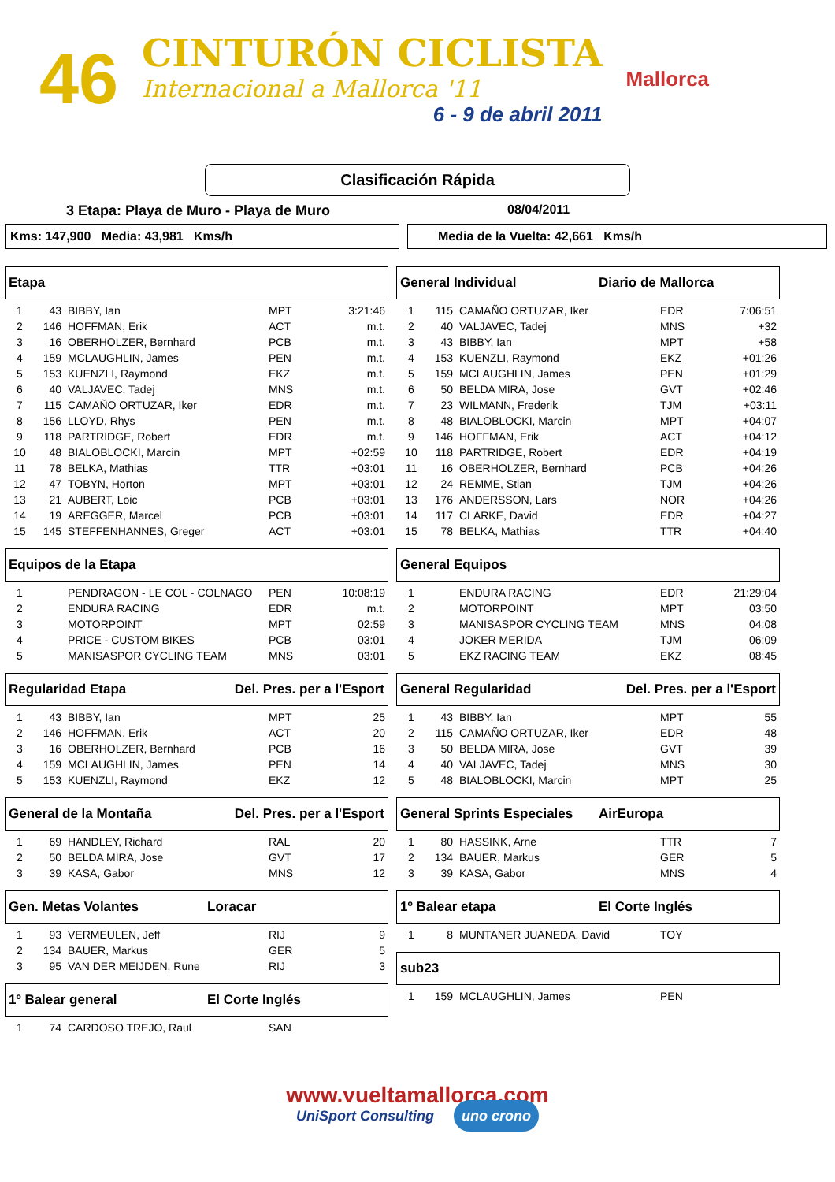46
CINTURÓN CICLISTA
Internacional a Mallorca '11
6 - 9 de abril 2011
Mallorca
Clasificación Rápida
3 Etapa: Playa de Muro - Playa de Muro 08/04/2011
Kms: 147,900 Media: 43,981 Kms/h Media de la Vuelta: 42,661 Kms/h
Etapa
| 1 | 43 | BIBBY, Ian | MPT | 3:21:46 |
| 2 | 146 | HOFFMAN, Erik | ACT | m.t. |
| 3 | 16 | OBERHOLZER, Bernhard | PCB | m.t. |
| 4 | 159 | MCLAUGHLIN, James | PEN | m.t. |
| 5 | 153 | KUENZLI, Raymond | EKZ | m.t. |
| 6 | 40 | VALJAVEC, Tadej | MNS | m.t. |
| 7 | 115 | CAMAÑO ORTUZAR, Iker | EDR | m.t. |
| 8 | 156 | LLOYD, Rhys | PEN | m.t. |
| 9 | 118 | PARTRIDGE, Robert | EDR | m.t. |
| 10 | 48 | BIALOBLOCKI, Marcin | MPT | +02:59 |
| 11 | 78 | BELKA, Mathias | TTR | +03:01 |
| 12 | 47 | TOBYN, Horton | MPT | +03:01 |
| 13 | 21 | AUBERT, Loic | PCB | +03:01 |
| 14 | 19 | AREGGER, Marcel | PCB | +03:01 |
| 15 | 145 | STEFFENHANNES, Greger | ACT | +03:01 |
Equipos de la Etapa
| 1 | | PENDRAGON - LE COL - COLNAGO | PEN | 10:08:19 |
| 2 | | ENDURA RACING | EDR | m.t. |
| 3 | | MOTORPOINT | MPT | 02:59 |
| 4 | | PRICE - CUSTOM BIKES | PCB | 03:01 |
| 5 | | MANISASPOR CYCLING TEAM | MNS | 03:01 |
Regularidad Etapa Del. Pres. per a l'Esport
| 1 | 43 | BIBBY, Ian | MPT | 25 |
| 2 | 146 | HOFFMAN, Erik | ACT | 20 |
| 3 | 16 | OBERHOLZER, Bernhard | PCB | 16 |
| 4 | 159 | MCLAUGHLIN, James | PEN | 14 |
| 5 | 153 | KUENZLI, Raymond | EKZ | 12 |
General de la Montaña Del. Pres. per a l'Esport
| 1 | 69 | HANDLEY, Richard | RAL | 20 |
| 2 | 50 | BELDA MIRA, Jose | GVT | 17 |
| 3 | 39 | KASA, Gabor | MNS | 12 |
Gen. Metas Volantes Loracar
| 1 | 93 | VERMEULEN, Jeff | RIJ | 9 |
| 2 | 134 | BAUER, Markus | GER | 5 |
| 3 | 95 | VAN DER MEIJDEN, Rune | RIJ | 3 |
1º Balear general El Corte Inglés
| 1 | 74 | CARDOSO TREJO, Raul | SAN | |
General Individual Diario de Mallorca
| 1 | 115 | CAMAÑO ORTUZAR, Iker | EDR | 7:06:51 |
| 2 | 40 | VALJAVEC, Tadej | MNS | +32 |
| 3 | 43 | BIBBY, Ian | MPT | +58 |
| 4 | 153 | KUENZLI, Raymond | EKZ | +01:26 |
| 5 | 159 | MCLAUGHLIN, James | PEN | +01:29 |
| 6 | 50 | BELDA MIRA, Jose | GVT | +02:46 |
| 7 | 23 | WILMANN, Frederik | TJM | +03:11 |
| 8 | 48 | BIALOBLOCKI, Marcin | MPT | +04:07 |
| 9 | 146 | HOFFMAN, Erik | ACT | +04:12 |
| 10 | 118 | PARTRIDGE, Robert | EDR | +04:19 |
| 11 | 16 | OBERHOLZER, Bernhard | PCB | +04:26 |
| 12 | 24 | REMME, Stian | TJM | +04:26 |
| 13 | 176 | ANDERSSON, Lars | NOR | +04:26 |
| 14 | 117 | CLARKE, David | EDR | +04:27 |
| 15 | 78 | BELKA, Mathias | TTR | +04:40 |
General Equipos
| 1 | | ENDURA RACING | EDR | 21:29:04 |
| 2 | | MOTORPOINT | MPT | 03:50 |
| 3 | | MANISASPOR CYCLING TEAM | MNS | 04:08 |
| 4 | | JOKER MERIDA | TJM | 06:09 |
| 5 | | EKZ RACING TEAM | EKZ | 08:45 |
General Regularidad Del. Pres. per a l'Esport
| 1 | 43 | BIBBY, Ian | MPT | 55 |
| 2 | 115 | CAMAÑO ORTUZAR, Iker | EDR | 48 |
| 3 | 50 | BELDA MIRA, Jose | GVT | 39 |
| 4 | 40 | VALJAVEC, Tadej | MNS | 30 |
| 5 | 48 | BIALOBLOCKI, Marcin | MPT | 25 |
General Sprints Especiales AirEuropa
| 1 | 80 | HASSINK, Arne | TTR | 7 |
| 2 | 134 | BAUER, Markus | GER | 5 |
| 3 | 39 | KASA, Gabor | MNS | 4 |
1º Balear etapa El Corte Inglés
| 1 | 8 | MUNTANER JUANEDA, David | TOY | |
sub23
| 1 | 159 | MCLAUGHLIN, James | PEN | |
www.vueltamallorca.com
UniSport Consulting uno crono